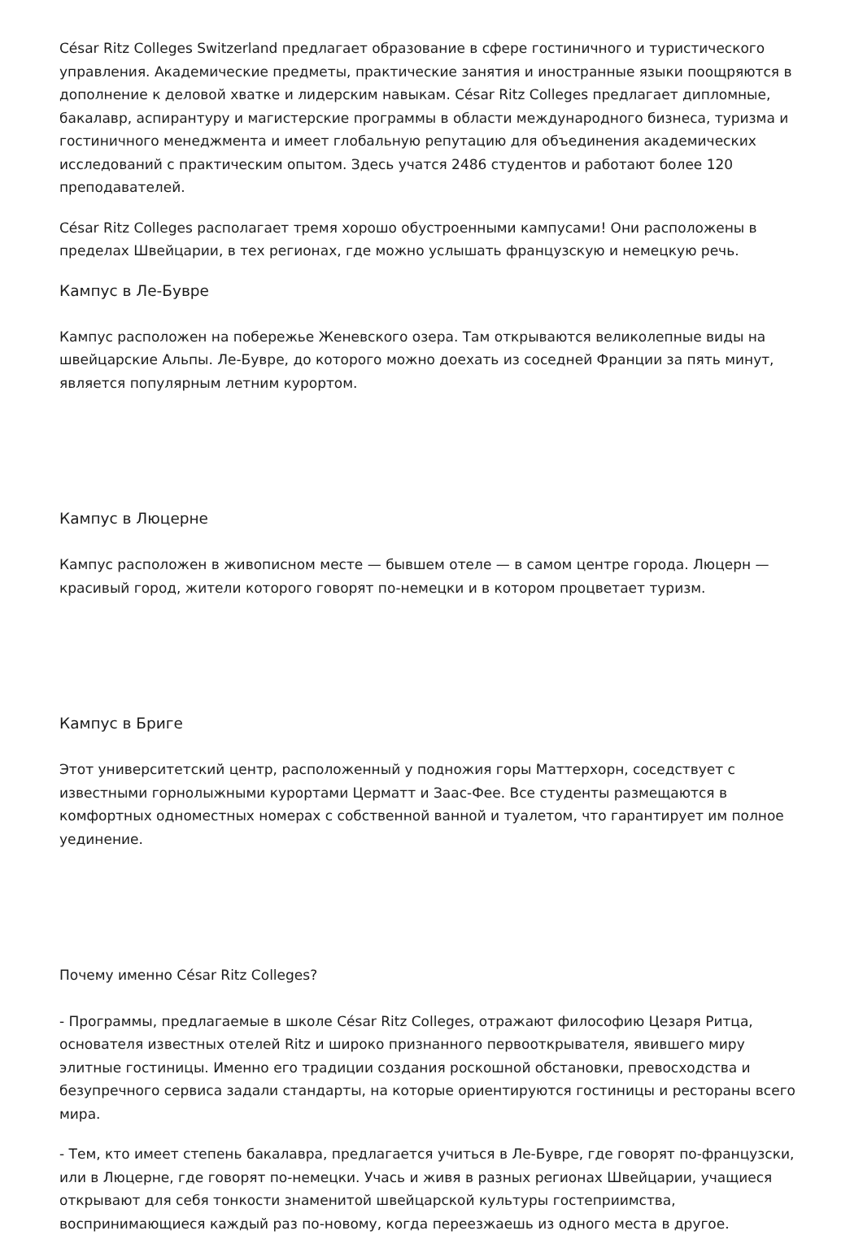César Ritz Colleges Switzerland предлагает образование в сфере гостиничного и туристического управления. Академические предметы, практические занятия и иностранные языки поощряются в дополнение к деловой хватке и лидерским навыкам. César Ritz Colleges предлагает дипломные, бакалавр, аспирантуру и магистерские программы в области международного бизнеса, туризма и гостиничного менеджмента и имеет глобальную репутацию для объединения академических исследований с практическим опытом. Здесь учатся 2486 студентов и работают более 120 преподавателей.
César Ritz Colleges располагает тремя хорошо обустроенными кампусами! Они расположены в пределах Швейцарии, в тех регионах, где можно услышать французскую и немецкую речь.
Кампус в Ле-Бувре
Кампус расположен на побережье Женевского озера. Там открываются великолепные виды на швейцарские Альпы. Ле-Бувре, до которого можно доехать из соседней Франции за пять минут, является популярным летним курортом.
Кампус в Люцерне
Кампус расположен в живописном месте — бывшем отеле — в самом центре города. Люцерн — красивый город, жители которого говорят по-немецки и в котором процветает туризм.
Кампус в Бриге
Этот университетский центр, расположенный у подножия горы Маттерхорн, соседствует с известными горнолыжными курортами Церматт и Заас-Фее. Все студенты размещаются в комфортных одноместных номерах с собственной ванной и туалетом, что гарантирует им полное уединение.
Почему именно César Ritz Colleges?
- Программы, предлагаемые в школе César Ritz Colleges, отражают философию Цезаря Ритца, основателя известных отелей Ritz и широко признанного первооткрывателя, явившего миру элитные гостиницы. Именно его традиции создания роскошной обстановки, превосходства и безупречного сервиса задали стандарты, на которые ориентируются гостиницы и рестораны всего мира.
- Тем, кто имеет степень бакалавра, предлагается учиться в Ле-Бувре, где говорят по-французски, или в Люцерне, где говорят по-немецки. Учась и живя в разных регионах Швейцарии, учащиеся открывают для себя тонкости знаменитой швейцарской культуры гостеприимства, воспринимающиеся каждый раз по-новому, когда переезжаешь из одного места в другое.